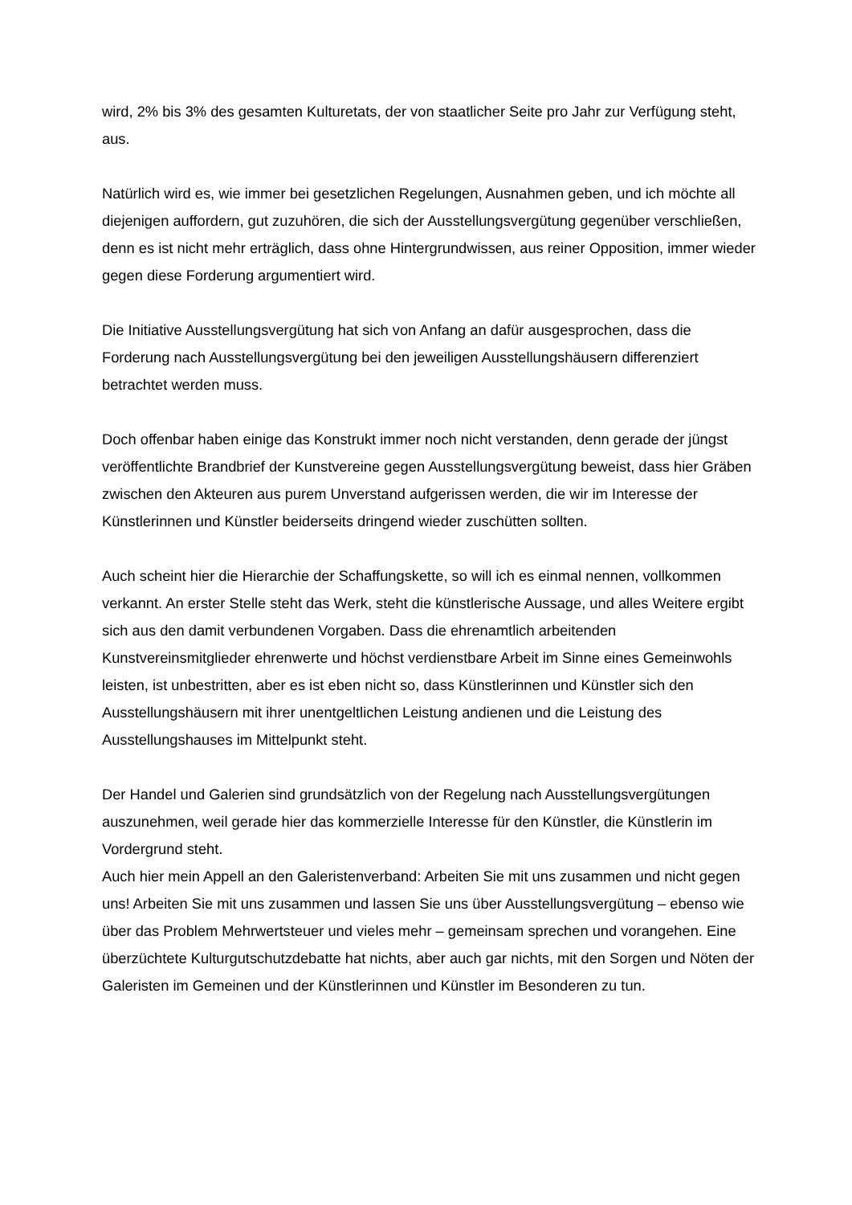wird, 2% bis 3% des gesamten Kulturetats, der von staatlicher Seite pro Jahr zur Verfügung steht, aus.
Natürlich wird es, wie immer bei gesetzlichen Regelungen, Ausnahmen geben, und ich möchte all diejenigen auffordern, gut zuzuhören, die sich der Ausstellungsvergütung gegenüber verschließen, denn es ist nicht mehr erträglich, dass ohne Hintergrundwissen, aus reiner Opposition, immer wieder gegen diese Forderung argumentiert wird.
Die Initiative Ausstellungsvergütung hat sich von Anfang an dafür ausgesprochen, dass die Forderung nach Ausstellungsvergütung bei den jeweiligen Ausstellungshäusern differenziert betrachtet werden muss.
Doch offenbar haben einige das Konstrukt immer noch nicht verstanden, denn gerade der jüngst veröffentlichte Brandbrief der Kunstvereine gegen Ausstellungsvergütung beweist, dass hier Gräben zwischen den Akteuren aus purem Unverstand aufgerissen werden, die wir im Interesse der Künstlerinnen und Künstler beiderseits dringend wieder zuschütten sollten.
Auch scheint hier die Hierarchie der Schaffungskette, so will ich es einmal nennen, vollkommen verkannt. An erster Stelle steht das Werk, steht die künstlerische Aussage, und alles Weitere ergibt sich aus den damit verbundenen Vorgaben. Dass die ehrenamtlich arbeitenden Kunstvereinsmitglieder ehrenwerte und höchst verdienstbare Arbeit im Sinne eines Gemeinwohls leisten, ist unbestritten, aber es ist eben nicht so, dass Künstlerinnen und Künstler sich den Ausstellungshäusern mit ihrer unentgeltlichen Leistung andienen und die Leistung des Ausstellungshauses im Mittelpunkt steht.
Der Handel und Galerien sind grundsätzlich von der Regelung nach Ausstellungsvergütungen auszunehmen, weil gerade hier das kommerzielle Interesse für den Künstler, die Künstlerin im Vordergrund steht.
Auch hier mein Appell an den Galeristenverband: Arbeiten Sie mit uns zusammen und nicht gegen uns! Arbeiten Sie mit uns zusammen und lassen Sie uns über Ausstellungsvergütung – ebenso wie über das Problem Mehrwertsteuer und vieles mehr – gemeinsam sprechen und vorangehen. Eine überzüchtete Kulturgutschutzdebatte hat nichts, aber auch gar nichts, mit den Sorgen und Nöten der Galeristen im Gemeinen und der Künstlerinnen und Künstler im Besonderen zu tun.